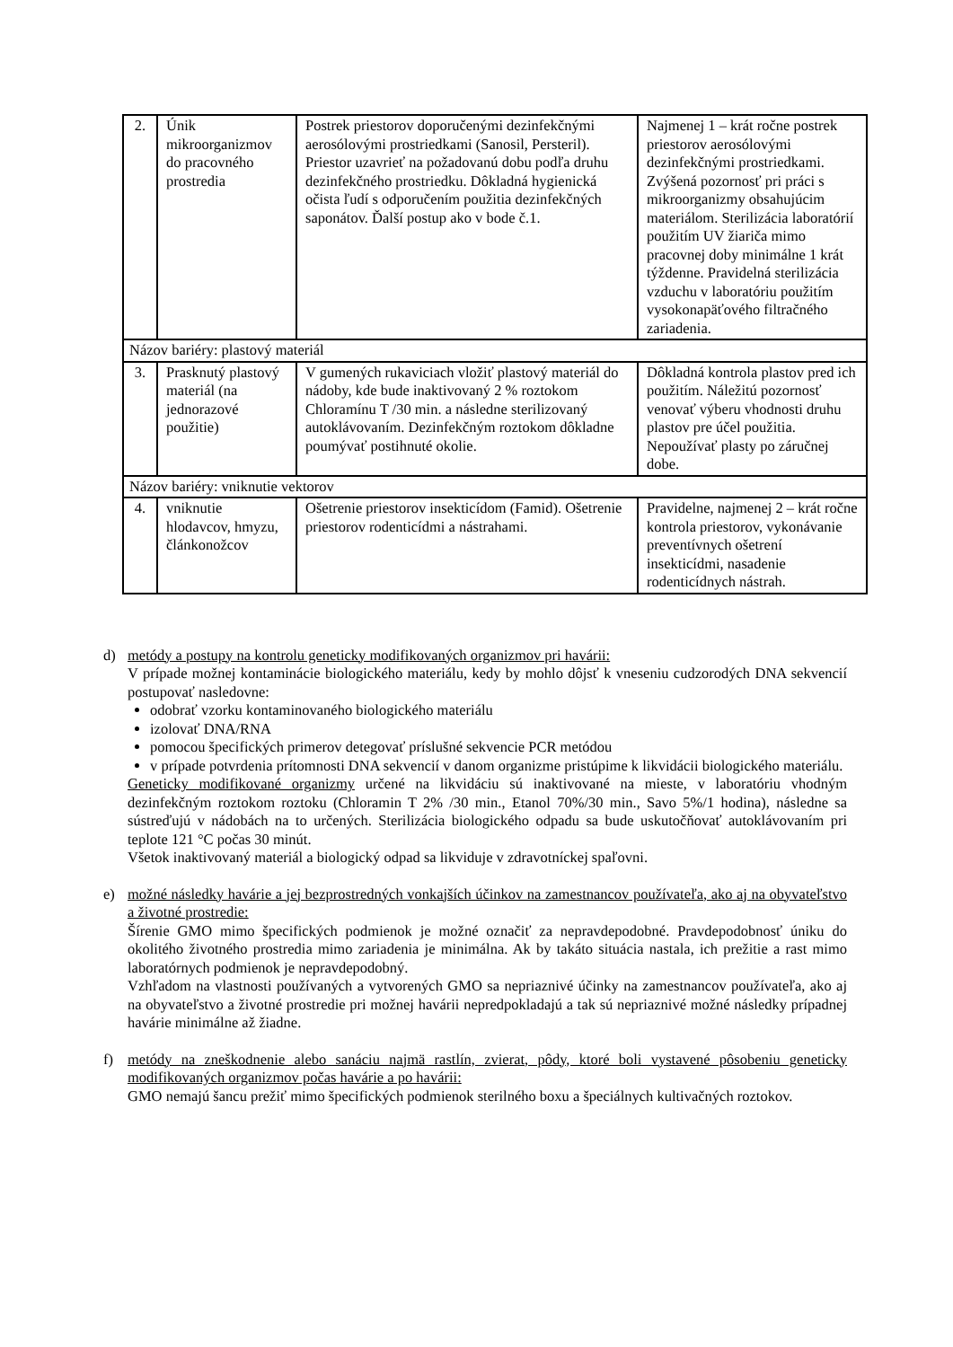| 2. | Únik mikroorganizmov do pracovného prostredia | Postrek priestorov doporučenými dezinfekčnými aerosólovými prostriedkami (Sanosil, Persteril). Priestor uzavrieť na požadovanú dobu podľa druhu dezinfekčného prostriedku. Dôkladná hygienická očista ľudí s odporučením použitia dezinfekčných saponátov. Ďalší postup ako v bode č.1. | Najmenej 1 – krát ročne postrek priestorov aerosólovými dezinfekčnými prostriedkami. Zvýšená pozornosť pri práci s mikroorganizmy obsahujúcim materiálom. Sterilizácia laboratórií použitím UV žiariča mimo pracovnej doby minimálne 1 krát týždenne. Pravidelná sterilizácia vzduchu v laboratóriu použitím vysokonapäťového filtračného zariadenia. |
| Názov bariéry: plastový materiál | | | |
| 3. | Prasknutý plastový materiál (na jednorazové použitie) | V gumených rukaviciach vložiť plastový materiál do nádoby, kde bude inaktivovaný 2 % roztokom Chloramínu T /30 min. a následne sterilizovaný autoklávovaním. Dezinfekčným roztokom dôkladne poumývať postihnuté okolie. | Dôkladná kontrola plastov pred ich použitím. Náležitú pozornosť venovať výberu vhodnosti druhu plastov pre účel použitia. Nepoužívať plasty po záručnej dobe. |
| Názov bariéry: vniknutie vektorov | | | |
| 4. | vniknutie hlodavcov, hmyzu, článkonožcov | Ošetrenie priestorov insekticídom (Famid). Ošetrenie priestorov rodenticídmi a nástrahami. | Pravidelne, najmenej 2 – krát ročne kontrola priestorov, vykonávanie preventívnych ošetrení insekticídmi, nasadenie rodenticídnych nástrah. |
d) metódy a postupy na kontrolu geneticky modifikovaných organizmov pri havárii:
V prípade možnej kontaminácie biologického materiálu, kedy by mohlo dôjsť k vneseniu cudzorodých DNA sekvencií postupovať nasledovne:
odobrať vzorku kontaminovaného biologického materiálu
izolovať DNA/RNA
pomocou špecifických primerov detegovať príslušné sekvencie PCR metódou
v prípade potvrdenia prítomnosti DNA sekvencií v danom organizme pristúpime k likvidácii biologického materiálu.
Geneticky modifikované organizmy určené na likvidáciu sú inaktivované na mieste, v laboratóriu vhodným dezinfekčným roztokom roztoku (Chloramin T 2% /30 min., Etanol 70%/30 min., Savo 5%/1 hodina), následne sa sústreďujú v nádobách na to určených. Sterilizácia biologického odpadu sa bude uskutočňovať autoklávovaním pri teplote 121 °C počas 30 minút.
Všetok inaktivovaný materiál a biologický odpad sa likviduje v zdravotníckej spaľovni.
e) možné následky havárie a jej bezprostredných vonkajších účinkov na zamestnancov používateľa, ako aj na obyvateľstvo a životné prostredie:
Šírenie GMO mimo špecifických podmienok je možné označiť za nepravdepodobné. Pravdepodobnosť úniku do okolitého životného prostredia mimo zariadenia je minimálna. Ak by takáto situácia nastala, ich prežitie a rast mimo laboratórnych podmienok je nepravdepodobný.
Vzhľadom na vlastnosti používaných a vytvorených GMO sa nepriaznivé účinky na zamestnancov používateľa, ako aj na obyvateľstvo a životné prostredie pri možnej havárii nepredpokladajú a tak sú nepriaznivé možné následky prípadnej havárie minimálne až žiadne.
f) metódy na zneškodnenie alebo sanáciu najmä rastlín, zvierat, pôdy, ktoré boli vystavené pôsobeniu geneticky modifikovaných organizmov počas havárie a po havárii:
GMO nemajú šancu prežiť mimo špecifických podmienok sterilného boxu a špeciálnych kultivačných roztokov.